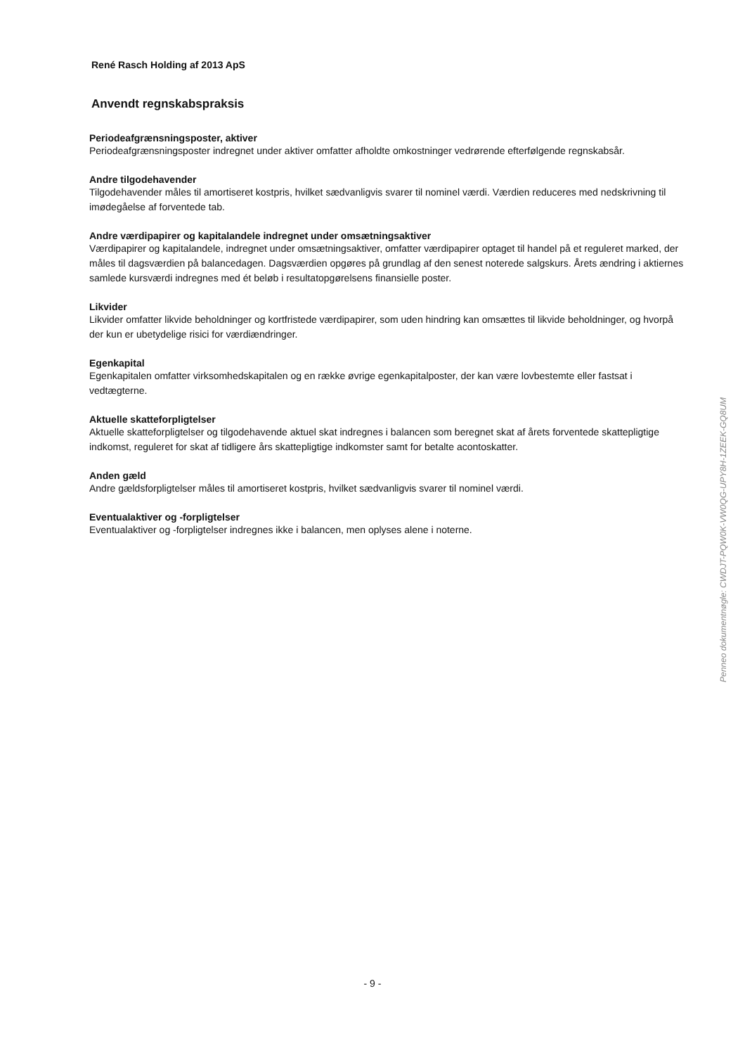René Rasch Holding af 2013 ApS
Anvendt regnskabspraksis
Periodeafgrænsningsposter, aktiver
Periodeafgrænsningsposter indregnet under aktiver omfatter afholdte omkostninger vedrørende efterfølgende regnskabsår.
Andre tilgodehavender
Tilgodehavender måles til amortiseret kostpris, hvilket sædvanligvis svarer til nominel værdi. Værdien reduceres med nedskrivning til imødegåelse af forventede tab.
Andre værdipapirer og kapitalandele indregnet under omsætningsaktiver
Værdipapirer og kapitalandele, indregnet under omsætningsaktiver, omfatter værdipapirer optaget til handel på et reguleret marked, der måles til dagsværdien på balancedagen. Dagsværdien opgøres på grundlag af den senest noterede salgskurs. Årets ændring i aktiernes samlede kursværdi indregnes med ét beløb i resultatopgørelsens finansielle poster.
Likvider
Likvider omfatter likvide beholdninger og kortfristede værdipapirer, som uden hindring kan omsættes til likvide beholdninger, og hvorpå der kun er ubetydelige risici for værdiændringer.
Egenkapital
Egenkapitalen omfatter virksomhedskapitalen og en række øvrige egenkapitalposter, der kan være lovbestemte eller fastsat i vedtægterne.
Aktuelle skatteforpligtelser
Aktuelle skatteforpligtelser og tilgodehavende aktuel skat indregnes i balancen som beregnet skat af årets forventede skattepligtige indkomst, reguleret for skat af tidligere års skattepligtige indkomster samt for betalte acontoskatter.
Anden gæld
Andre gældsforpligtelser måles til amortiseret kostpris, hvilket sædvanligvis svarer til nominel værdi.
Eventualaktiver og -forpligtelser
Eventualaktiver og -forpligtelser indregnes ikke i balancen, men oplyses alene i noterne.
Penneo dokumentnøgle: CWDJT-PQW0K-VW0QG-UPY8H-1ZEEK-GQ8UM
- 9 -